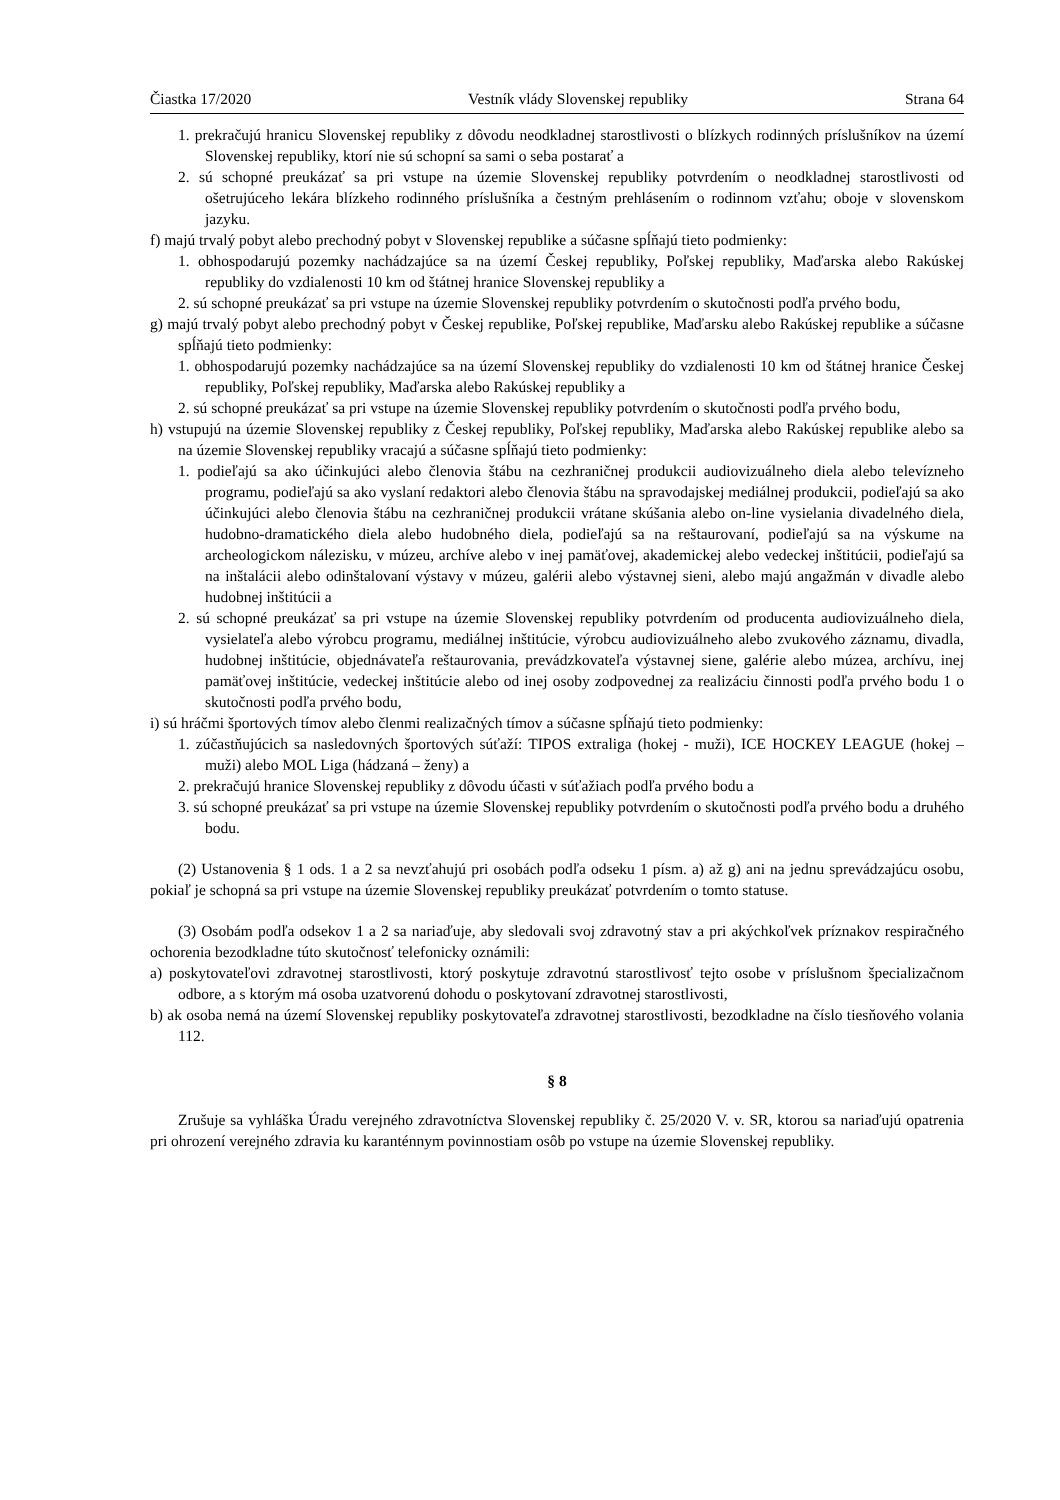Čiastka 17/2020 Vestník vlády Slovenskej republiky Strana 64
1. prekračujú hranicu Slovenskej republiky z dôvodu neodkladnej starostlivosti o blízkych rodinných príslušníkov na území Slovenskej republiky, ktorí nie sú schopní sa sami o seba postarať a
2. sú schopné preukázať sa pri vstupe na územie Slovenskej republiky potvrdením o neodkladnej starostlivosti od ošetrujúceho lekára blízkeho rodinného príslušníka a čestným prehlásením o rodinnom vzťahu; oboje v slovenskom jazyku.
f) majú trvalý pobyt alebo prechodný pobyt v Slovenskej republike a súčasne spĺňajú tieto podmienky:
1. obhospodarujú pozemky nachádzajúce sa na území Českej republiky, Poľskej republiky, Maďarska alebo Rakúskej republiky do vzdialenosti 10 km od štátnej hranice Slovenskej republiky a
2. sú schopné preukázať sa pri vstupe na územie Slovenskej republiky potvrdením o skutočnosti podľa prvého bodu,
g) majú trvalý pobyt alebo prechodný pobyt v Českej republike, Poľskej republike, Maďarsku alebo Rakúskej republike a súčasne spĺňajú tieto podmienky:
1. obhospodarujú pozemky nachádzajúce sa na území Slovenskej republiky do vzdialenosti 10 km od štátnej hranice Českej republiky, Poľskej republiky, Maďarska alebo Rakúskej republiky a
2. sú schopné preukázať sa pri vstupe na územie Slovenskej republiky potvrdením o skutočnosti podľa prvého bodu,
h) vstupujú na územie Slovenskej republiky z Českej republiky, Poľskej republiky, Maďarska alebo Rakúskej republike alebo sa na územie Slovenskej republiky vracajú a súčasne spĺňajú tieto podmienky:
1. podieľajú sa ako účinkujúci alebo členovia štábu na cezhraničnej produkcii audiovizuálneho diela alebo televízneho programu, podieľajú sa ako vyslaní redaktori alebo členovia štábu na spravodajskej mediálnej produkcii, podieľajú sa ako účinkujúci alebo členovia štábu na cezhraničnej produkcii vrátane skúšania alebo on-line vysielania divadelného diela, hudobno-dramatického diela alebo hudobného diela, podieľajú sa na reštaurovaní, podieľajú sa na výskume na archeologickom nálezisku, v múzeu, archíve alebo v inej pamäťovej, akademickej alebo vedeckej inštitúcii, podieľajú sa na inštalácii alebo odinštalovaní výstavy v múzeu, galérii alebo výstavnej sieni, alebo majú angažmán v divadle alebo hudobnej inštitúcii a
2. sú schopné preukázať sa pri vstupe na územie Slovenskej republiky potvrdením od producenta audiovizuálneho diela, vysielateľa alebo výrobcu programu, mediálnej inštitúcie, výrobcu audiovizuálneho alebo zvukového záznamu, divadla, hudobnej inštitúcie, objednávateľa reštaurovania, prevádzkovateľa výstavnej siene, galérie alebo múzea, archívu, inej pamäťovej inštitúcie, vedeckej inštitúcie alebo od inej osoby zodpovednej za realizáciu činnosti podľa prvého bodu 1 o skutočnosti podľa prvého bodu,
i) sú hráčmi športových tímov alebo členmi realizačných tímov a súčasne spĺňajú tieto podmienky:
1. zúčastňujúcich sa nasledovných športových súťaží: TIPOS extraliga (hokej - muži), ICE HOCKEY LEAGUE (hokej – muži) alebo MOL Liga (hádzaná – ženy) a
2. prekračujú hranice Slovenskej republiky z dôvodu účasti v súťažiach podľa prvého bodu a
3. sú schopné preukázať sa pri vstupe na územie Slovenskej republiky potvrdením o skutočnosti podľa prvého bodu a druhého bodu.
(2) Ustanovenia § 1 ods. 1 a 2 sa nevzťahujú pri osobách podľa odseku 1 písm. a) až g) ani na jednu sprevádzajúcu osobu, pokiaľ je schopná sa pri vstupe na územie Slovenskej republiky preukázať potvrdením o tomto statuse.
(3) Osobám podľa odsekov 1 a 2 sa nariaďuje, aby sledovali svoj zdravotný stav a pri akýchkoľvek príznakov respiračného ochorenia bezodkladne túto skutočnosť telefonicky oznámili:
a) poskytovateľovi zdravotnej starostlivosti, ktorý poskytuje zdravotnú starostlivosť tejto osobe v príslušnom špecializačnom odbore, a s ktorým má osoba uzatvorenú dohodu o poskytovaní zdravotnej starostlivosti,
b) ak osoba nemá na území Slovenskej republiky poskytovateľa zdravotnej starostlivosti, bezodkladne na číslo tiesňového volania 112.
§ 8
Zrušuje sa vyhláška Úradu verejného zdravotníctva Slovenskej republiky č. 25/2020 V. v. SR, ktorou sa nariaďujú opatrenia pri ohrození verejného zdravia ku karanténnym povinnostiam osôb po vstupe na územie Slovenskej republiky.